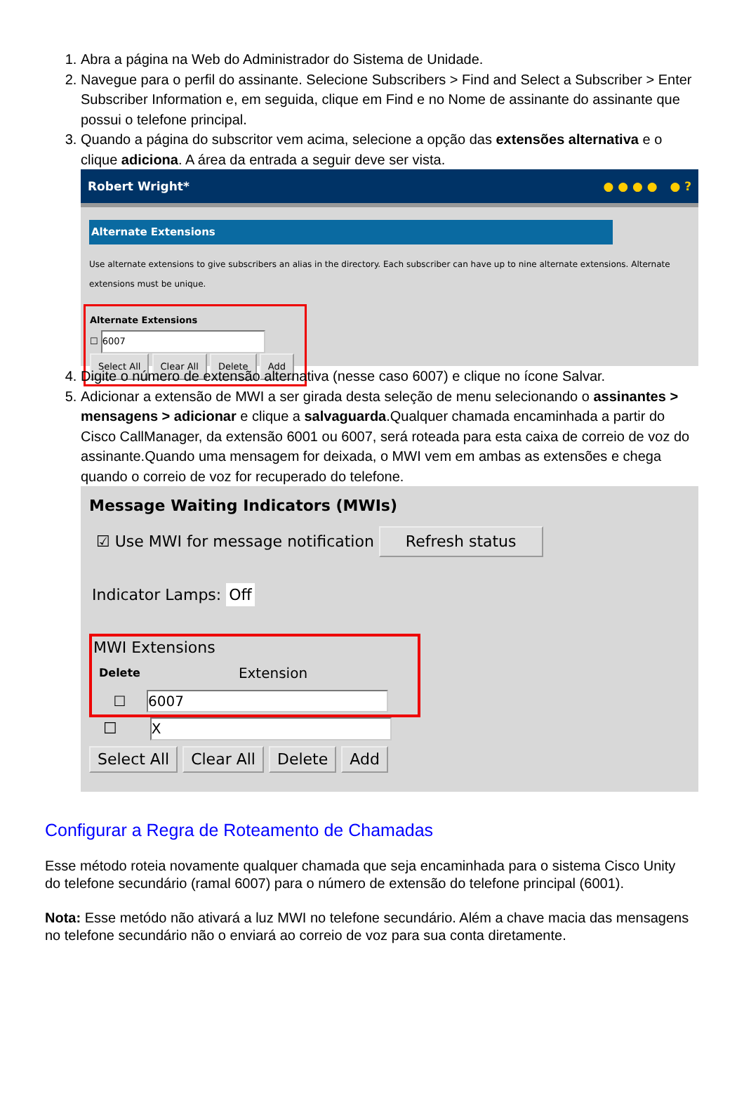1. Abra a página na Web do Administrador do Sistema de Unidade.
2. Navegue para o perfil do assinante. Selecione Subscribers > Find and Select a Subscriber > Enter Subscriber Information e, em seguida, clique em Find e no Nome de assinante do assinante que possui o telefone principal.
3. Quando a página do subscritor vem acima, selecione a opção das extensões alternativa e o clique adiciona. A área da entrada a seguir deve ser vista.
Robert Wright* ● ● ● ● ● ?
Alternate Extensions
Use alternate extensions to give subscribers an alias in the directory. Each subscriber can have up to nine alternate extensions. Alternate extensions must be unique.
Alternate Extensions
☐ 6007
Select All Clear All Delete Add
4. Digite o número de extensão alternativa (nesse caso 6007) e clique no ícone Salvar.
5. Adicionar a extensão de MWI a ser girada desta seleção de menu selecionando o assinantes > mensagens > adicionar e clique a salvaguarda.Qualquer chamada encaminhada a partir do Cisco CallManager, da extensão 6001 ou 6007, será roteada para esta caixa de correio de voz do assinante.Quando uma mensagem for deixada, o MWI vem em ambas as extensões e chega quando o correio de voz for recuperado do telefone.
Message Waiting Indicators (MWIs)
☑ Use MWI for message notification Refresh status
Indicator Lamps: Off
MWI Extensions
| Delete | Extension |
| --- | --- |
| ☐ | 6007 |
☐ X
Select All Clear All Delete Add
Configurar a Regra de Roteamento de Chamadas
Esse método roteia novamente qualquer chamada que seja encaminhada para o sistema Cisco Unity do telefone secundário (ramal 6007) para o número de extensão do telefone principal (6001).
Nota: Esse metódo não ativará a luz MWI no telefone secundário. Além a chave macia das mensagens no telefone secundário não o enviará ao correio de voz para sua conta diretamente.